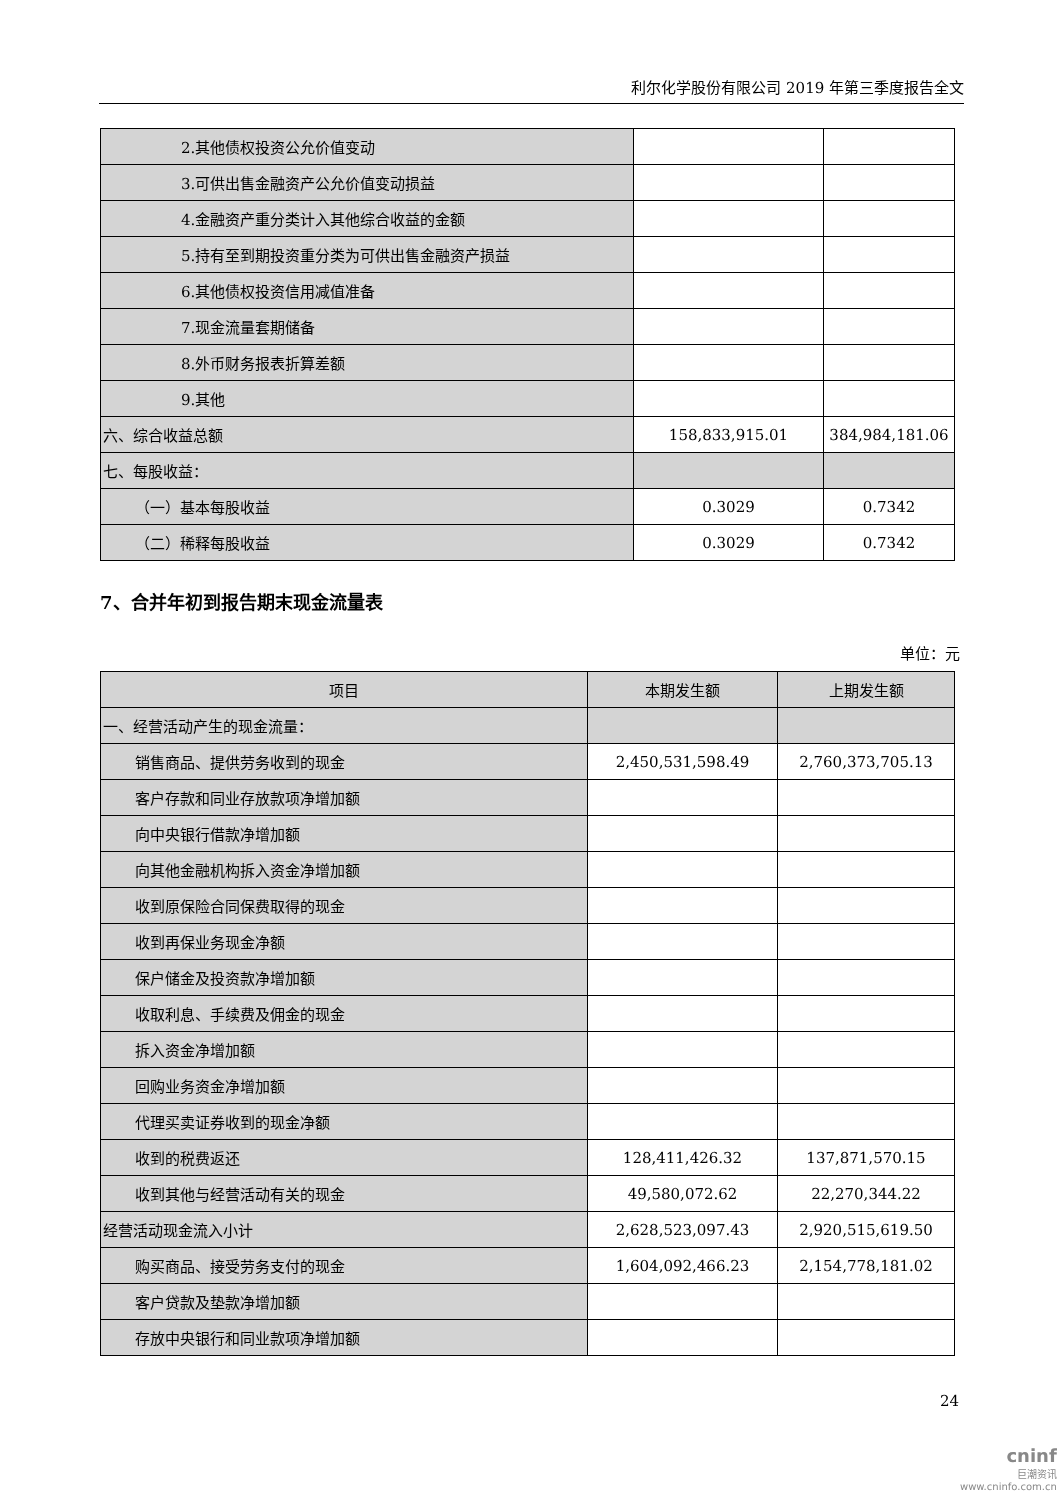利尔化学股份有限公司 2019 年第三季度报告全文
| 2.其他债权投资公允价值变动 | | |
| 3.可供出售金融资产公允价值变动损益 | | |
| 4.金融资产重分类计入其他综合收益的金额 | | |
| 5.持有至到期投资重分类为可供出售金融资产损益 | | |
| 6.其他债权投资信用减值准备 | | |
| 7.现金流量套期储备 | | |
| 8.外币财务报表折算差额 | | |
| 9.其他 | | |
| 六、综合收益总额 | 158,833,915.01 | 384,984,181.06 |
| 七、每股收益： | | |
| （一）基本每股收益 | 0.3029 | 0.7342 |
| （二）稀释每股收益 | 0.3029 | 0.7342 |
7、合并年初到报告期末现金流量表
单位：元
| 项目 | 本期发生额 | 上期发生额 |
| 一、经营活动产生的现金流量： | | |
| 销售商品、提供劳务收到的现金 | 2,450,531,598.49 | 2,760,373,705.13 |
| 客户存款和同业存放款项净增加额 | | |
| 向中央银行借款净增加额 | | |
| 向其他金融机构拆入资金净增加额 | | |
| 收到原保险合同保费取得的现金 | | |
| 收到再保业务现金净额 | | |
| 保户储金及投资款净增加额 | | |
| 收取利息、手续费及佣金的现金 | | |
| 拆入资金净增加额 | | |
| 回购业务资金净增加额 | | |
| 代理买卖证券收到的现金净额 | | |
| 收到的税费返还 | 128,411,426.32 | 137,871,570.15 |
| 收到其他与经营活动有关的现金 | 49,580,072.62 | 22,270,344.22 |
| 经营活动现金流入小计 | 2,628,523,097.43 | 2,920,515,619.50 |
| 购买商品、接受劳务支付的现金 | 1,604,092,466.23 | 2,154,778,181.02 |
| 客户贷款及垫款净增加额 | | |
| 存放中央银行和同业款项净增加额 | | |
24
cninf
巨潮资讯
www.cninfo.com.cn